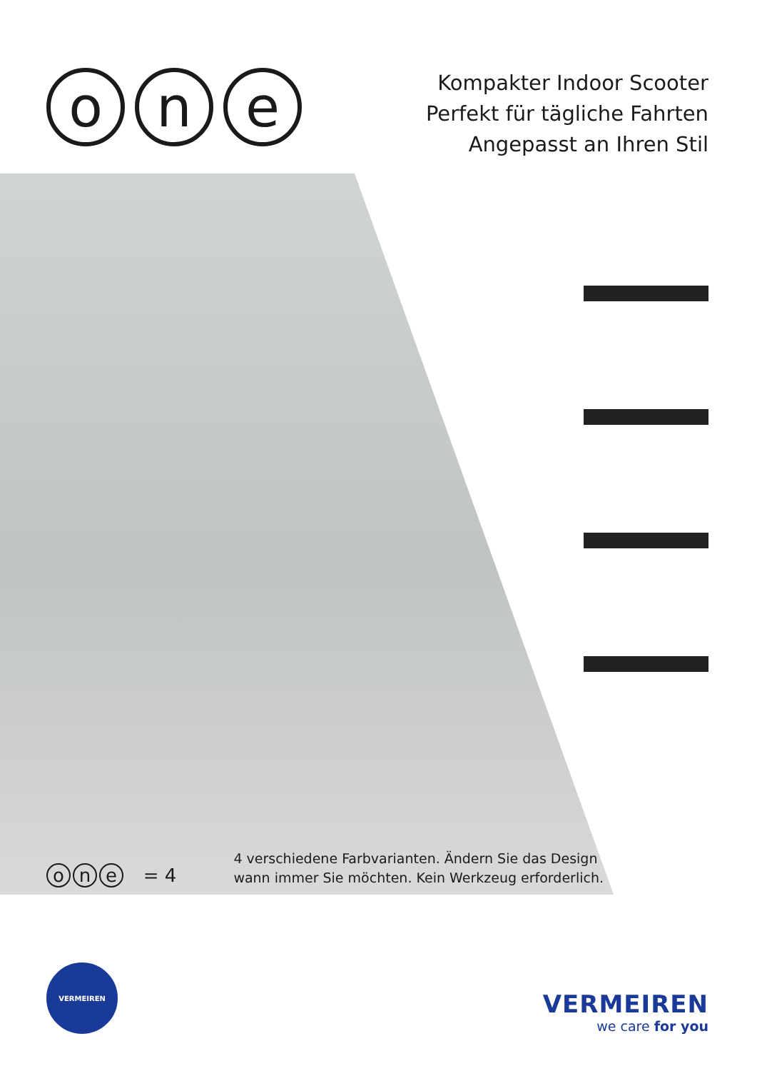on e
Kompakter Indoor Scooter
Perfekt für tägliche Fahrten
Angepasst an Ihren Stil
o n e = 4
4 verschiedene Farbvarianten. Ändern Sie das Design
wann immer Sie möchten. Kein Werkzeug erforderlich.
VERMEIREN
VERMEIREN
we care for you